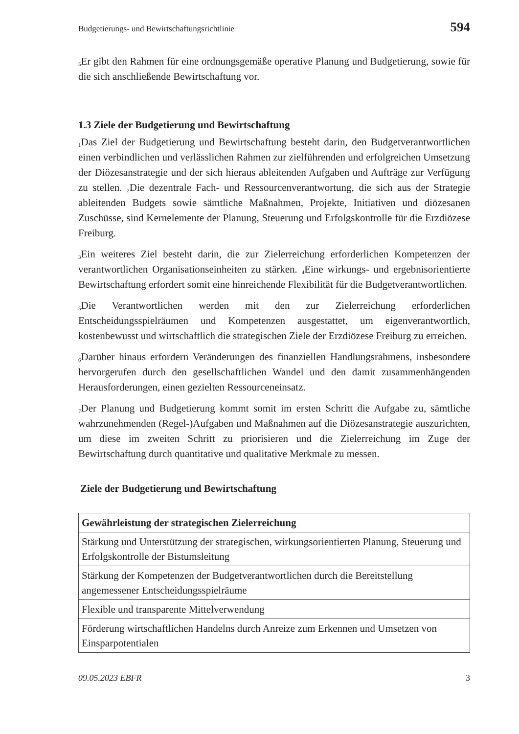Budgetierungs- und Bewirtschaftungsrichtlinie 594
<sub>5</sub>Er gibt den Rahmen für eine ordnungsgemäße operative Planung und Budgetierung, sowie für die sich anschließende Bewirtschaftung vor.
1.3 Ziele der Budgetierung und Bewirtschaftung
<sub>1</sub>Das Ziel der Budgetierung und Bewirtschaftung besteht darin, den Budgetverantwortlichen einen verbindlichen und verlässlichen Rahmen zur zielführenden und erfolgreichen Umsetzung der Diözesanstrategie und der sich hieraus ableitenden Aufgaben und Aufträge zur Verfügung zu stellen. <sub>2</sub>Die dezentrale Fach- und Ressourcenverantwortung, die sich aus der Strategie ableitenden Budgets sowie sämtliche Maßnahmen, Projekte, Initiativen und diözesanen Zuschüsse, sind Kernelemente der Planung, Steuerung und Erfolgskontrolle für die Erzdiözese Freiburg.
<sub>3</sub>Ein weiteres Ziel besteht darin, die zur Zielerreichung erforderlichen Kompetenzen der verantwortlichen Organisationseinheiten zu stärken. <sub>4</sub>Eine wirkungs- und ergebnisorientierte Bewirtschaftung erfordert somit eine hinreichende Flexibilität für die Budgetverantwortlichen.
<sub>5</sub>Die Verantwortlichen werden mit den zur Zielerreichung erforderlichen Entscheidungsspielräumen und Kompetenzen ausgestattet, um eigenverantwortlich, kostenbewusst und wirtschaftlich die strategischen Ziele der Erzdiözese Freiburg zu erreichen.
<sub>6</sub>Darüber hinaus erfordern Veränderungen des finanziellen Handlungsrahmens, insbesondere hervorgerufen durch den gesellschaftlichen Wandel und den damit zusammenhängenden Herausforderungen, einen gezielten Ressourceneinsatz.
<sub>7</sub>Der Planung und Budgetierung kommt somit im ersten Schritt die Aufgabe zu, sämtliche wahrzunehmenden (Regel-)Aufgaben und Maßnahmen auf die Diözesanstrategie auszurichten, um diese im zweiten Schritt zu priorisieren und die Zielerreichung im Zuge der Bewirtschaftung durch quantitative und qualitative Merkmale zu messen.
Ziele der Budgetierung und Bewirtschaftung
| Gewährleistung der strategischen Zielerreichung |
| --- |
| Stärkung und Unterstützung der strategischen, wirkungsorientierten Planung, Steuerung und Erfolgskontrolle der Bistumsleitung |
| Stärkung der Kompetenzen der Budgetverantwortlichen durch die Bereitstellung angemessener Entscheidungsspielräume |
| Flexible und transparente Mittelverwendung |
| Förderung wirtschaftlichen Handelns durch Anreize zum Erkennen und Umsetzen von Einsparpotentialen |
09.05.2023 EBFR 3